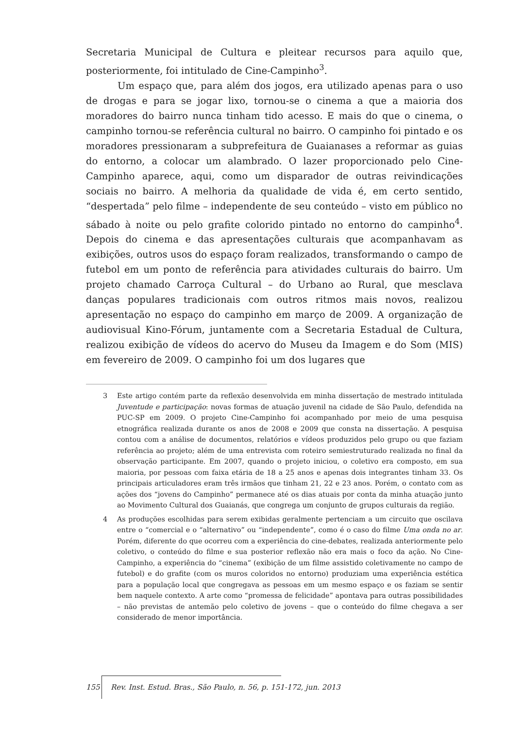Secretaria Municipal de Cultura e pleitear recursos para aquilo que, posteriormente, foi intitulado de Cine-Campinho<sup>3</sup>.
Um espaço que, para além dos jogos, era utilizado apenas para o uso de drogas e para se jogar lixo, tornou-se o cinema a que a maioria dos moradores do bairro nunca tinham tido acesso. E mais do que o cinema, o campinho tornou-se referência cultural no bairro. O campinho foi pintado e os moradores pressionaram a subprefeitura de Guaianases a reformar as guias do entorno, a colocar um alambrado. O lazer proporcionado pelo Cine-Campinho aparece, aqui, como um disparador de outras reivindicações sociais no bairro. A melhoria da qualidade de vida é, em certo sentido, “despertada” pelo filme – independente de seu conteúdo – visto em público no sábado à noite ou pelo grafite colorido pintado no entorno do campinho<sup>4</sup>. Depois do cinema e das apresentações culturais que acompanhavam as exibições, outros usos do espaço foram realizados, transformando o campo de futebol em um ponto de referência para atividades culturais do bairro. Um projeto chamado Carroça Cultural – do Urbano ao Rural, que mesclava danças populares tradicionais com outros ritmos mais novos, realizou apresentação no espaço do campinho em março de 2009. A organização de audiovisual Kino-Fórum, juntamente com a Secretaria Estadual de Cultura, realizou exibição de vídeos do acervo do Museu da Imagem e do Som (MIS) em fevereiro de 2009. O campinho foi um dos lugares que
3 Este artigo contém parte da reflexão desenvolvida em minha dissertação de mestrado intitulada Juventude e participação: novas formas de atuação juvenil na cidade de São Paulo, defendida na PUC-SP em 2009. O projeto Cine-Campinho foi acompanhado por meio de uma pesquisa etnográfica realizada durante os anos de 2008 e 2009 que consta na dissertação. A pesquisa contou com a análise de documentos, relatórios e vídeos produzidos pelo grupo ou que faziam referência ao projeto; além de uma entrevista com roteiro semiestruturado realizada no final da observação participante. Em 2007, quando o projeto iniciou, o coletivo era composto, em sua maioria, por pessoas com faixa etária de 18 a 25 anos e apenas dois integrantes tinham 33. Os principais articuladores eram três irmãos que tinham 21, 22 e 23 anos. Porém, o contato com as ações dos “jovens do Campinho” permanece até os dias atuais por conta da minha atuação junto ao Movimento Cultural dos Guaianás, que congrega um conjunto de grupos culturais da região.
4 As produções escolhidas para serem exibidas geralmente pertenciam a um circuito que oscilava entre o “comercial e o “alternativo” ou “independente”, como é o caso do filme Uma onda no ar. Porém, diferente do que ocorreu com a experiência do cine-debates, realizada anteriormente pelo coletivo, o conteúdo do filme e sua posterior reflexão não era mais o foco da ação. No Cine-Campinho, a experiência do “cinema” (exibição de um filme assistido coletivamente no campo de futebol) e do grafite (com os muros coloridos no entorno) produziam uma experiência estética para a população local que congregava as pessoas em um mesmo espaço e os faziam se sentir bem naquele contexto. A arte como “promessa de felicidade” apontava para outras possibilidades – não previstas de antemão pelo coletivo de jovens – que o conteúdo do filme chegava a ser considerado de menor importância.
155 Rev. Inst. Estud. Bras., São Paulo, n. 56, p. 151-172, jun. 2013